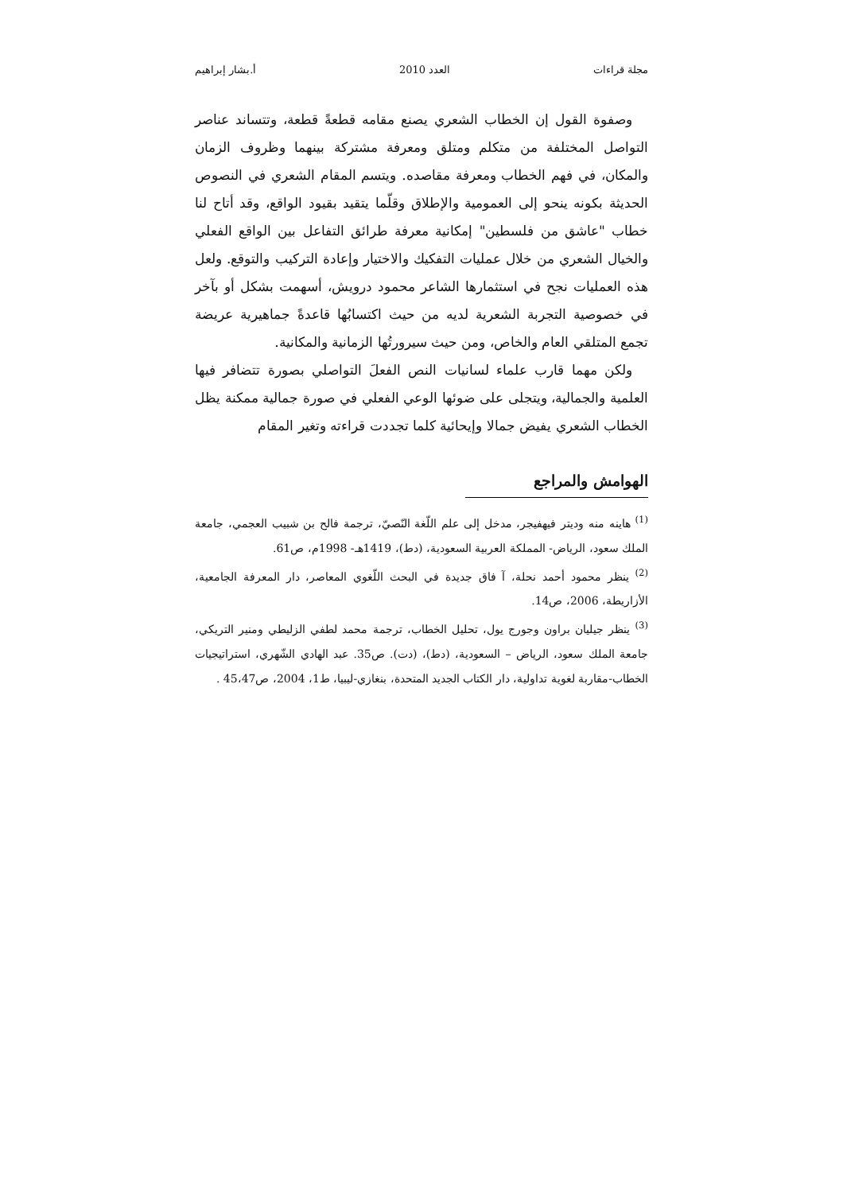مجلة قراءات العدد 2010 أ.بشار إبراهيم
وصفوة القول إن الخطاب الشعري يصنع مقامه قطعةً قطعة، وتتساند عناصر التواصل المختلفة من متكلم ومتلق ومعرفة مشتركة بينهما وظروف الزمان والمكان، في فهم الخطاب ومعرفة مقاصده. ويتسم المقام الشعري في النصوص الحديثة بكونه ينحو إلى العمومية والإطلاق وقلّما يتقيد بقيود الواقع، وقد أتاح لنا خطاب "عاشق من فلسطين" إمكانية معرفة طرائق التفاعل بين الواقع الفعلي والخيال الشعري من خلال عمليات التفكيك والاختيار وإعادة التركيب والتوقع. ولعل هذه العمليات نجح في استثمارها الشاعر محمود درويش، أسهمت بشكل أو بآخر في خصوصية التجربة الشعرية لديه من حيث اكتسابُها قاعدةً جماهيرية عريضة تجمع المتلقي العام والخاص، ومن حيث سيرورتُها الزمانية والمكانية.
ولكن مهما قارب علماء لسانيات النص الفعلَ التواصلي بصورة تتضافر فيها العلمية والجمالية، ويتجلى على ضوئها الوعي الفعلي في صورة جمالية ممكنة يظل الخطاب الشعري يفيض جمالا وإيحائية كلما تجددت قراءته وتغير المقام
الهوامش والمراجع
<sup>(1)</sup> هاينه منه وديتر فيهفيجر، مدخل إلى علم اللّغة النّصيّ، ترجمة فالح بن شبيب العجمي، جامعة الملك سعود، الرياض- المملكة العربية السعودية، (دط)، 1419هـ- 1998م، ص61.
<sup>(2)</sup> ينظر محمود أحمد نحلة، آ فاق جديدة في البحث اللّغوي المعاصر، دار المعرفة الجامعية، الأزاريطة، 2006، ص14.
<sup>(3)</sup> ينظر جيليان براون وجورج يول، تحليل الخطاب، ترجمة محمد لطفي الزليطي ومنير التريكي، جامعة الملك سعود، الرياض – السعودية، (دط)، (دت). ص35. عبد الهادي الشّهري، استراتيجيات الخطاب-مقاربة لغوية تداولية، دار الكتاب الجديد المتحدة، بنغازي-ليبيا، ط1، 2004، ص45،47 .